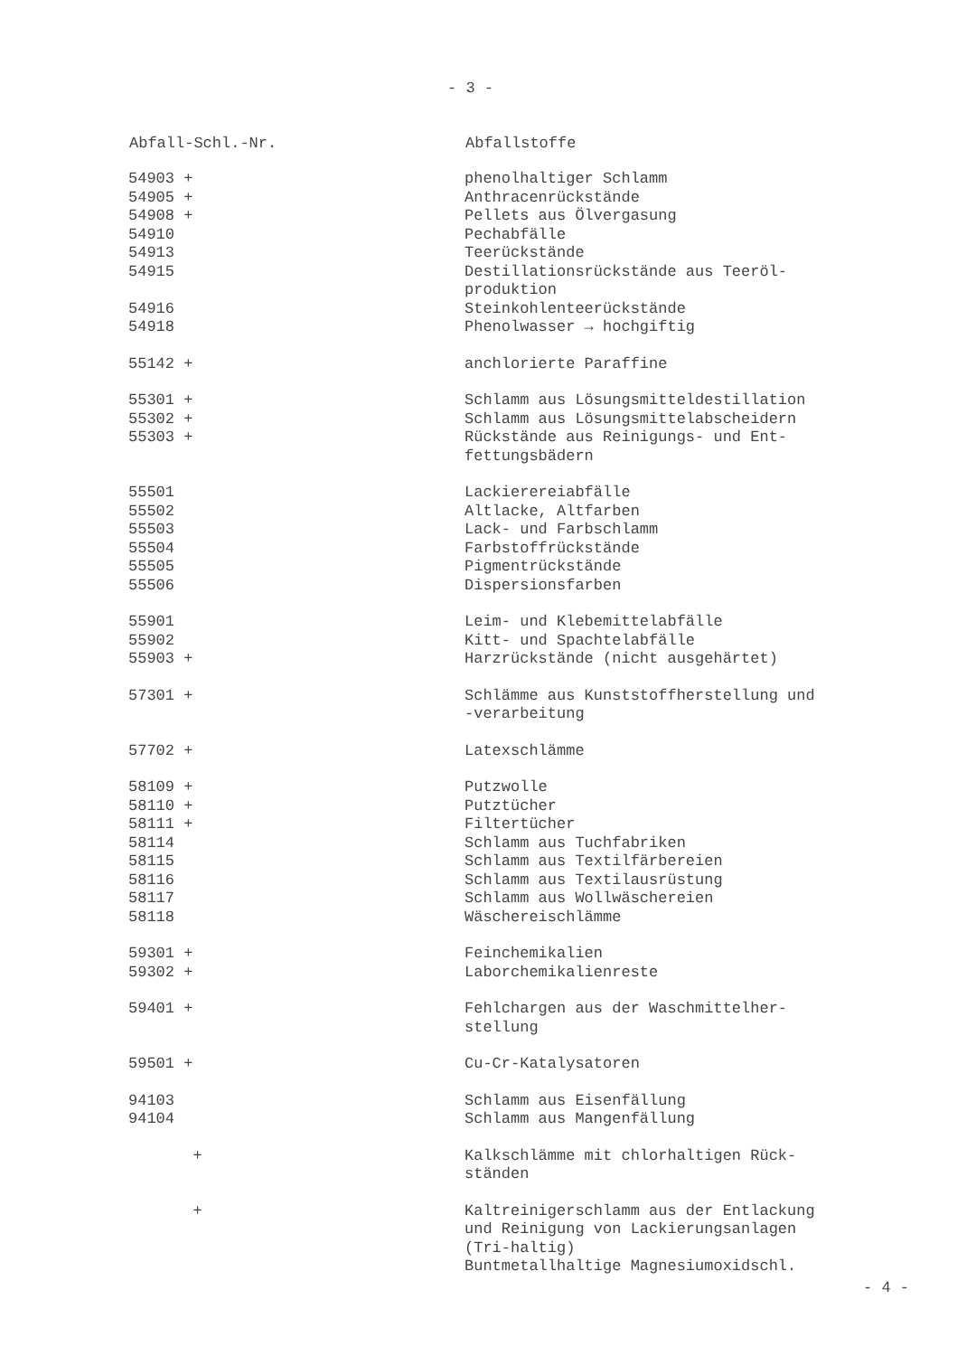- 3 -
| Abfall-Schl.-Nr. | Abfallstoffe |
| --- | --- |
| 54903 + | phenolhaltiger Schlamm |
| 54905 + | Anthracenrückstände |
| 54908 + | Pellets aus Ölvergasung |
| 54910 | Pechabfälle |
| 54913 | Teerückstände |
| 54915 | Destillationsrückstände aus Teeröl- produktion |
| 54916 | Steinkohlenteerückstände |
| 54918 | Phenolwasser → hochgiftig |
| 55142 + | anchlorierte Paraffine |
| 55301 + | Schlamm aus Lösungsmitteldestillation |
| 55302 + | Schlamm aus Lösungsmittelabscheidern |
| 55303 + | Rückstände aus Reinigungs- und Ent- fettungsbädern |
| 55501 | Lackierereiabfälle |
| 55502 | Altlacke, Altfarben |
| 55503 | Lack- und Farbschlamm |
| 55504 | Farbstoffrückstände |
| 55505 | Pigmentrückstände |
| 55506 | Dispersionsfarben |
| 55901 | Leim- und Klebemittelabfälle |
| 55902 | Kitt- und Spachtelabfälle |
| 55903 + | Harzrückstände (nicht ausgehärtet) |
| 57301 + | Schlämme aus Kunststoffherstellung und -verarbeitung |
| 57702 + | Latexschlämme |
| 58109 + | Putzwolle |
| 58110 + | Putztücher |
| 58111 + | Filtertücher |
| 58114 | Schlamm aus Tuchfabriken |
| 58115 | Schlamm aus Textilfärbereien |
| 58116 | Schlamm aus Textilausrüstung |
| 58117 | Schlamm aus Wollwäschereien |
| 58118 | Wäschereischlämme |
| 59301 + | Feinchemikalien |
| 59302 + | Laborchemikalienreste |
| 59401 + | Fehlchargen aus der Waschmittelher- stellung |
| 59501 + | Cu-Cr-Katalysatoren |
| 94103 | Schlamm aus Eisenfällung |
| 94104 | Schlamm aus Mangenfällung |
| + | Kalkschlämme mit chlorhaltigen Rück- ständen |
| + | Kaltreinigerschlamm aus der Entlackung und Reinigung von Lackierungsanlagen (Tri-haltig) |
| | Buntmetallhaltige Magnesiumoxidschl. |
- 4 -